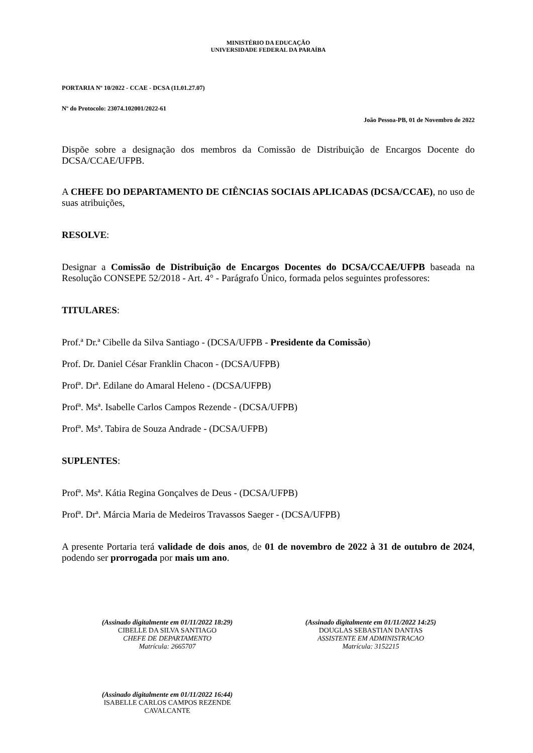MINISTÉRIO DA EDUCAÇÃO
UNIVERSIDADE FEDERAL DA PARAÍBA
PORTARIA Nº 10/2022 - CCAE - DCSA (11.01.27.07)
Nº do Protocolo: 23074.102001/2022-61
João Pessoa-PB, 01 de Novembro de 2022
Dispõe sobre a designação dos membros da Comissão de Distribuição de Encargos Docente do DCSA/CCAE/UFPB.
A CHEFE DO DEPARTAMENTO DE CIÊNCIAS SOCIAIS APLICADAS (DCSA/CCAE), no uso de suas atribuições,
RESOLVE:
Designar a Comissão de Distribuição de Encargos Docentes do DCSA/CCAE/UFPB baseada na Resolução CONSEPE 52/2018 - Art. 4° - Parágrafo Único, formada pelos seguintes professores:
TITULARES:
Prof.ª Dr.ª Cibelle da Silva Santiago - (DCSA/UFPB - Presidente da Comissão)
Prof. Dr. Daniel César Franklin Chacon - (DCSA/UFPB)
Profª. Drª. Edilane do Amaral Heleno - (DCSA/UFPB)
Profª. Msª. Isabelle Carlos Campos Rezende - (DCSA/UFPB)
Profª. Msª. Tabira de Souza Andrade - (DCSA/UFPB)
SUPLENTES:
Profª. Msª. Kátia Regina Gonçalves de Deus - (DCSA/UFPB)
Profª. Drª. Márcia Maria de Medeiros Travassos Saeger - (DCSA/UFPB)
A presente Portaria terá validade de dois anos, de 01 de novembro de 2022 à 31 de outubro de 2024, podendo ser prorrogada por mais um ano.
(Assinado digitalmente em 01/11/2022 18:29)
CIBELLE DA SILVA SANTIAGO
CHEFE DE DEPARTAMENTO
Matrícula: 2665707
(Assinado digitalmente em 01/11/2022 14:25)
DOUGLAS SEBASTIAN DANTAS
ASSISTENTE EM ADMINISTRACAO
Matrícula: 3152215
(Assinado digitalmente em 01/11/2022 16:44)
ISABELLE CARLOS CAMPOS REZENDE CAVALCANTE